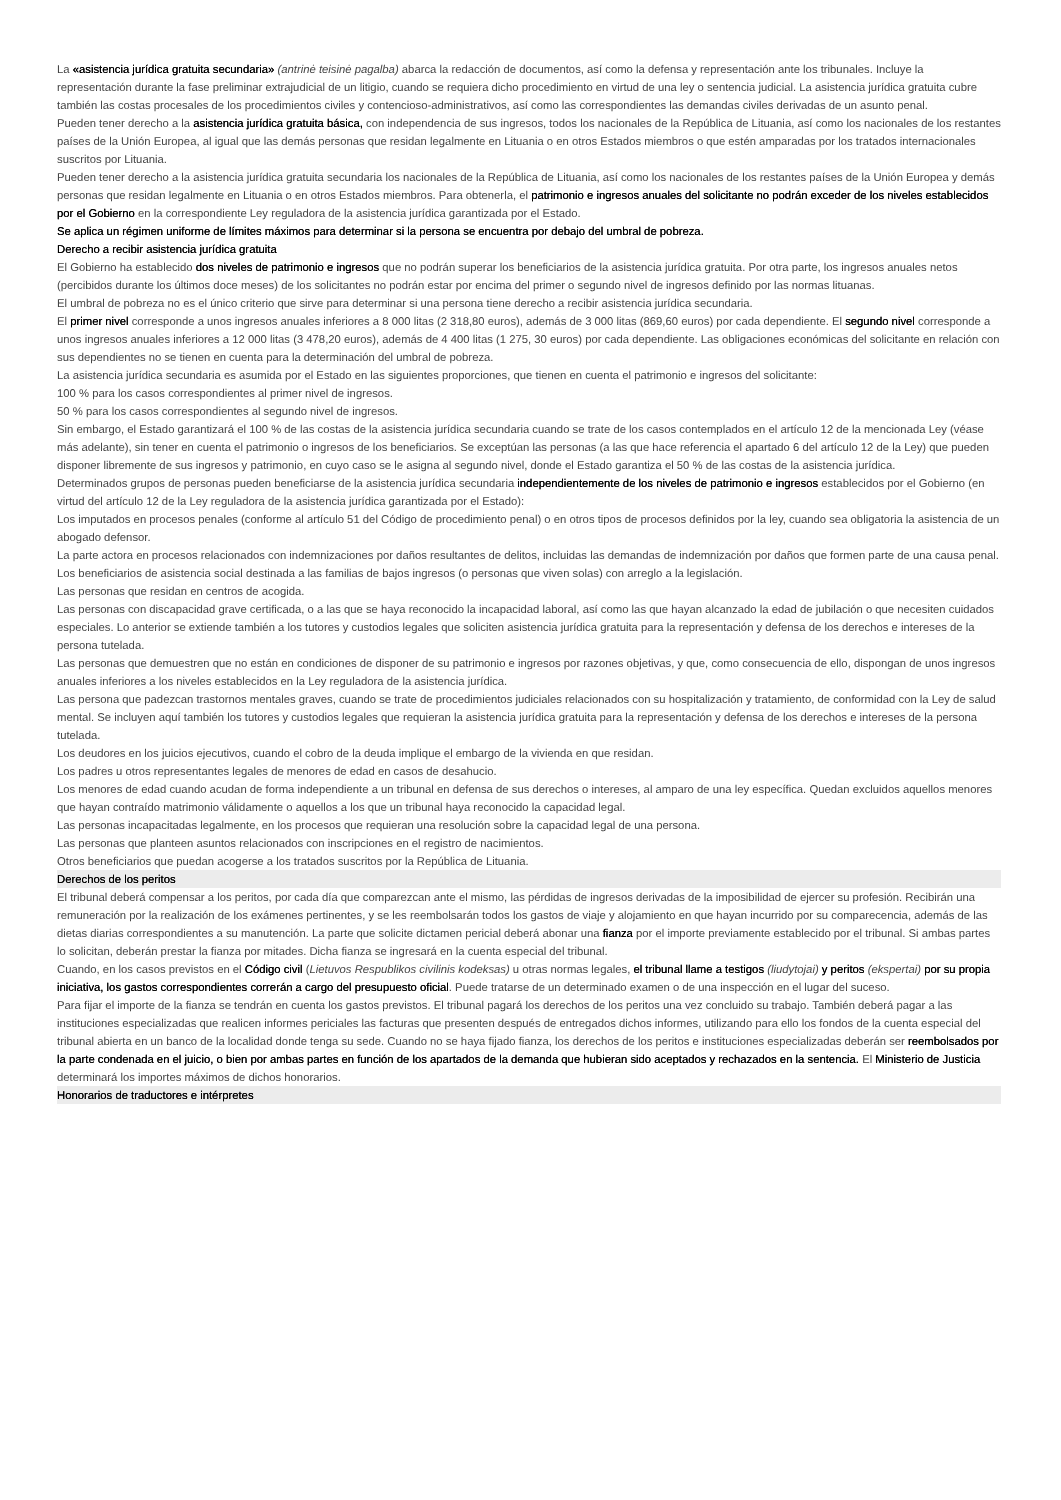La «asistencia jurídica gratuita secundaria» (antrinė teisinė pagalba) abarca la redacción de documentos, así como la defensa y representación ante los tribunales. Incluye la representación durante la fase preliminar extrajudicial de un litigio, cuando se requiera dicho procedimiento en virtud de una ley o sentencia judicial. La asistencia jurídica gratuita cubre también las costas procesales de los procedimientos civiles y contencioso-administrativos, así como las correspondientes las demandas civiles derivadas de un asunto penal.
Pueden tener derecho a la asistencia jurídica gratuita básica, con independencia de sus ingresos, todos los nacionales de la República de Lituania, así como los nacionales de los restantes países de la Unión Europea, al igual que las demás personas que residan legalmente en Lituania o en otros Estados miembros o que estén amparadas por los tratados internacionales suscritos por Lituania.
Pueden tener derecho a la asistencia jurídica gratuita secundaria los nacionales de la República de Lituania, así como los nacionales de los restantes países de la Unión Europea y demás personas que residan legalmente en Lituania o en otros Estados miembros. Para obtenerla, el patrimonio e ingresos anuales del solicitante no podrán exceder de los niveles establecidos por el Gobierno en la correspondiente Ley reguladora de la asistencia jurídica garantizada por el Estado.
Se aplica un régimen uniforme de límites máximos para determinar si la persona se encuentra por debajo del umbral de pobreza.
Derecho a recibir asistencia jurídica gratuita
El Gobierno ha establecido dos niveles de patrimonio e ingresos que no podrán superar los beneficiarios de la asistencia jurídica gratuita. Por otra parte, los ingresos anuales netos (percibidos durante los últimos doce meses) de los solicitantes no podrán estar por encima del primer o segundo nivel de ingresos definido por las normas lituanas.
El umbral de pobreza no es el único criterio que sirve para determinar si una persona tiene derecho a recibir asistencia jurídica secundaria.
El primer nivel corresponde a unos ingresos anuales inferiores a 8 000 litas (2 318,80 euros), además de 3 000 litas (869,60 euros) por cada dependiente. El segundo nivel corresponde a unos ingresos anuales inferiores a 12 000 litas (3 478,20 euros), además de 4 400 litas (1 275, 30 euros) por cada dependiente. Las obligaciones económicas del solicitante en relación con sus dependientes no se tienen en cuenta para la determinación del umbral de pobreza.
La asistencia jurídica secundaria es asumida por el Estado en las siguientes proporciones, que tienen en cuenta el patrimonio e ingresos del solicitante:
100 % para los casos correspondientes al primer nivel de ingresos.
50 % para los casos correspondientes al segundo nivel de ingresos.
Sin embargo, el Estado garantizará el 100 % de las costas de la asistencia jurídica secundaria cuando se trate de los casos contemplados en el artículo 12 de la mencionada Ley (véase más adelante), sin tener en cuenta el patrimonio o ingresos de los beneficiarios. Se exceptúan las personas (a las que hace referencia el apartado 6 del artículo 12 de la Ley) que pueden disponer libremente de sus ingresos y patrimonio, en cuyo caso se le asigna al segundo nivel, donde el Estado garantiza el 50 % de las costas de la asistencia jurídica.
Determinados grupos de personas pueden beneficiarse de la asistencia jurídica secundaria independientemente de los niveles de patrimonio e ingresos establecidos por el Gobierno (en virtud del artículo 12 de la Ley reguladora de la asistencia jurídica garantizada por el Estado):
Los imputados en procesos penales (conforme al artículo 51 del Código de procedimiento penal) o en otros tipos de procesos definidos por la ley, cuando sea obligatoria la asistencia de un abogado defensor.
La parte actora en procesos relacionados con indemnizaciones por daños resultantes de delitos, incluidas las demandas de indemnización por daños que formen parte de una causa penal.
Los beneficiarios de asistencia social destinada a las familias de bajos ingresos (o personas que viven solas) con arreglo a la legislación.
Las personas que residan en centros de acogida.
Las personas con discapacidad grave certificada, o a las que se haya reconocido la incapacidad laboral, así como las que hayan alcanzado la edad de jubilación o que necesiten cuidados especiales. Lo anterior se extiende también a los tutores y custodios legales que soliciten asistencia jurídica gratuita para la representación y defensa de los derechos e intereses de la persona tutelada.
Las personas que demuestren que no están en condiciones de disponer de su patrimonio e ingresos por razones objetivas, y que, como consecuencia de ello, dispongan de unos ingresos anuales inferiores a los niveles establecidos en la Ley reguladora de la asistencia jurídica.
Las persona que padezcan trastornos mentales graves, cuando se trate de procedimientos judiciales relacionados con su hospitalización y tratamiento, de conformidad con la Ley de salud mental. Se incluyen aquí también los tutores y custodios legales que requieran la asistencia jurídica gratuita para la representación y defensa de los derechos e intereses de la persona tutelada.
Los deudores en los juicios ejecutivos, cuando el cobro de la deuda implique el embargo de la vivienda en que residan.
Los padres u otros representantes legales de menores de edad en casos de desahucio.
Los menores de edad cuando acudan de forma independiente a un tribunal en defensa de sus derechos o intereses, al amparo de una ley específica. Quedan excluidos aquellos menores que hayan contraído matrimonio válidamente o aquellos a los que un tribunal haya reconocido la capacidad legal.
Las personas incapacitadas legalmente, en los procesos que requieran una resolución sobre la capacidad legal de una persona.
Las personas que planteen asuntos relacionados con inscripciones en el registro de nacimientos.
Otros beneficiarios que puedan acogerse a los tratados suscritos por la República de Lituania.
Derechos de los peritos
El tribunal deberá compensar a los peritos, por cada día que comparezcan ante el mismo, las pérdidas de ingresos derivadas de la imposibilidad de ejercer su profesión. Recibirán una remuneración por la realización de los exámenes pertinentes, y se les reembolsarán todos los gastos de viaje y alojamiento en que hayan incurrido por su comparecencia, además de las dietas diarias correspondientes a su manutención. La parte que solicite dictamen pericial deberá abonar una fianza por el importe previamente establecido por el tribunal. Si ambas partes lo solicitan, deberán prestar la fianza por mitades. Dicha fianza se ingresará en la cuenta especial del tribunal.
Cuando, en los casos previstos en el Código civil (Lietuvos Respublikos civilinis kodeksas) u otras normas legales, el tribunal llame a testigos (liudytojai) y peritos (ekspertai) por su propia iniciativa, los gastos correspondientes correrán a cargo del presupuesto oficial. Puede tratarse de un determinado examen o de una inspección en el lugar del suceso.
Para fijar el importe de la fianza se tendrán en cuenta los gastos previstos. El tribunal pagará los derechos de los peritos una vez concluido su trabajo. También deberá pagar a las instituciones especializadas que realicen informes periciales las facturas que presenten después de entregados dichos informes, utilizando para ello los fondos de la cuenta especial del tribunal abierta en un banco de la localidad donde tenga su sede. Cuando no se haya fijado fianza, los derechos de los peritos e instituciones especializadas deberán ser reembolsados por la parte condenada en el juicio, o bien por ambas partes en función de los apartados de la demanda que hubieran sido aceptados y rechazados en la sentencia. El Ministerio de Justicia determinará los importes máximos de dichos honorarios.
Honorarios de traductores e intérpretes